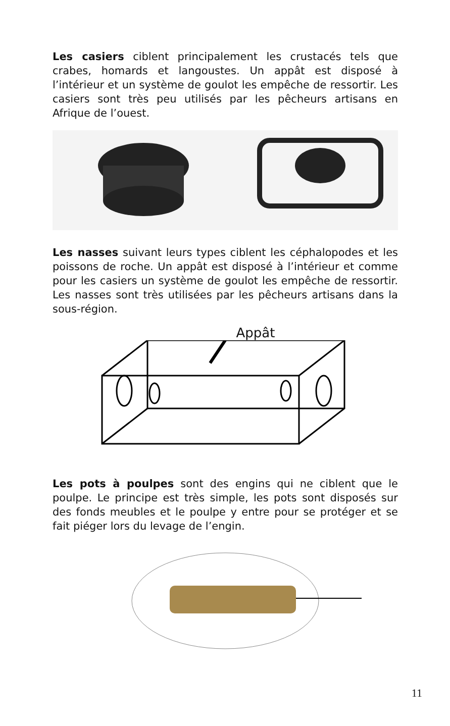Les casiers ciblent principalement les crustacés tels que crabes, homards et langoustes. Un appât est disposé à l’intérieur et un système de goulot les empêche de ressortir. Les casiers sont très peu utilisés par les pêcheurs artisans en Afrique de l’ouest.
Les nasses suivant leurs types ciblent les céphalopodes et les poissons de roche. Un appât est disposé à l’intérieur et comme pour les casiers un système de goulot les empêche de ressortir. Les nasses sont très utilisées par les pêcheurs artisans dans la sous-région.
Appât
Les pots à poulpes sont des engins qui ne ciblent que le poulpe. Le principe est très simple, les pots sont disposés sur des fonds meubles et le poulpe y entre pour se protéger et se fait piéger lors du levage de l’engin.
11